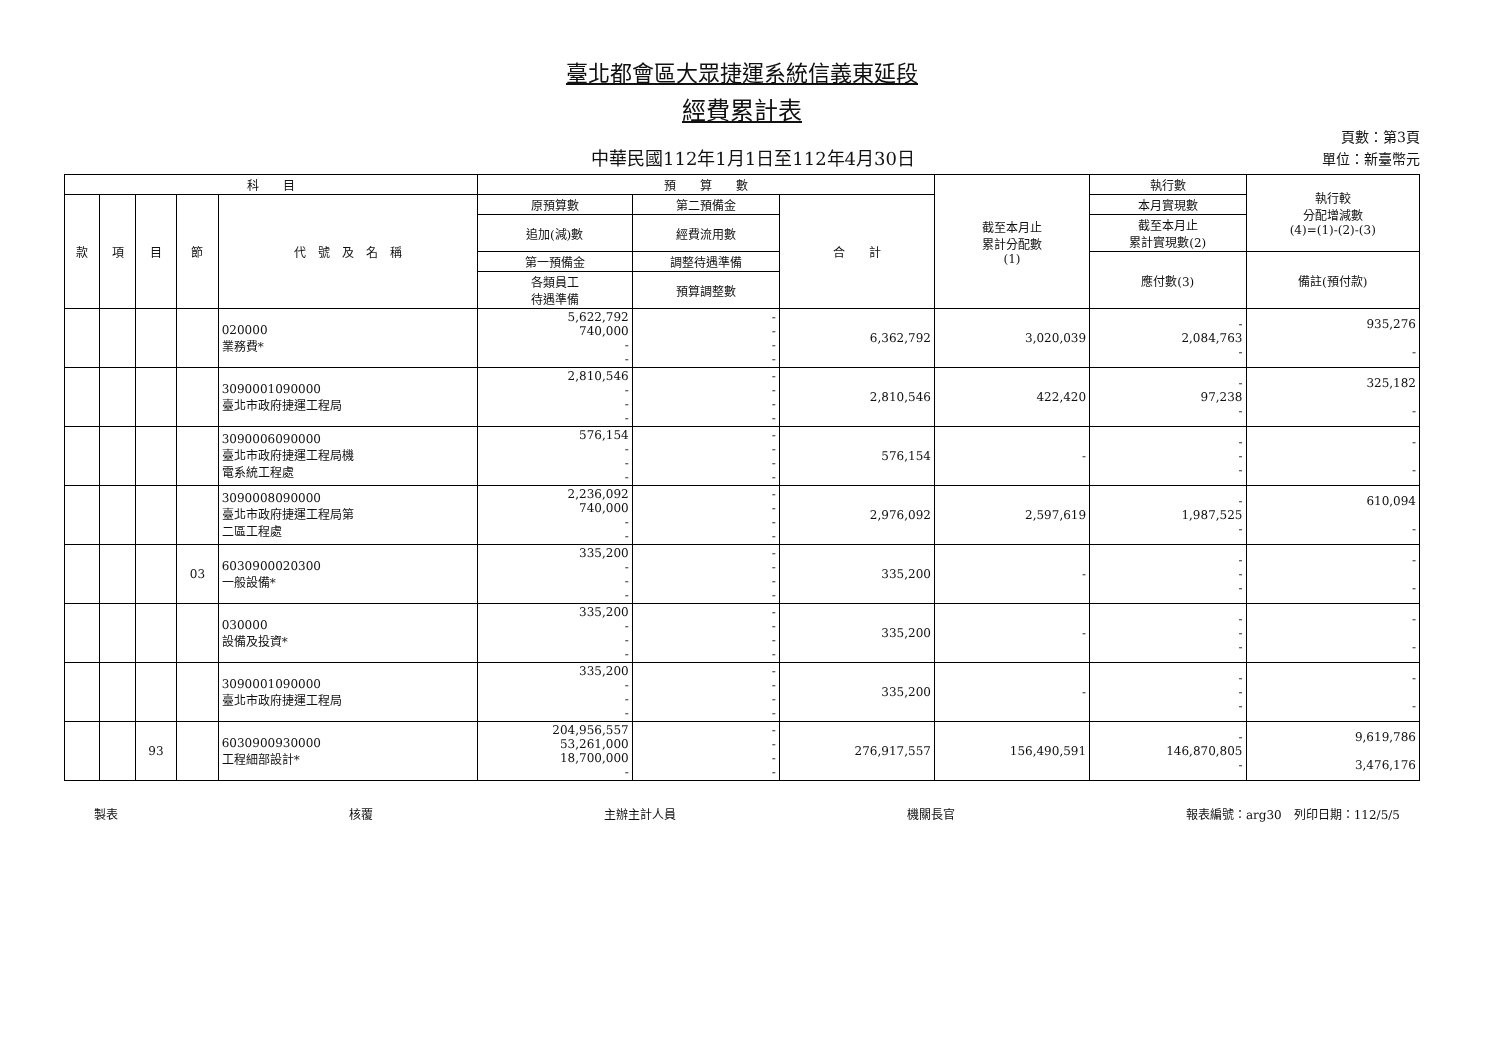臺北都會區大眾捷運系統信義東延段
經費累計表
中華民國112年1月1日至112年4月30日
頁數：第3頁
單位：新臺幣元
| 科 目 | | | | | 預 算 數 | | | 截至本月止 累計分配數 (1) | 執行數 | 執行較 分配增減數 (4)=(1)-(2)-(3) |
| --- | --- | --- | --- | --- | --- | --- | --- | --- | --- | --- |
| 款 | 項 | 目 | 節 | 代 號 及 名 稱 | 原預算數 | 第二預備金 | 合 計 | | 本月實現數 | |
| | | | | | 追加(減)數 | 經費流用數 | | | 截至本月止 累計實現數(2) | |
| | | | | | 第一預備金 | 調整待遇準備 | | | 應付數(3) | 備註(預付款) |
| | | | | | 各類員工 待遇準備 | 預算調整數 | | | | |
| | | | | 020000 業務費* | 5,622,792 740,000 - - | - - - - | 6,362,792 | 3,020,039 | - 2,084,763 - | 935,276 - |
| | | | | 3090001090000 臺北市政府捷運工程局 | 2,810,546 - - - | - - - - | 2,810,546 | 422,420 | - 97,238 - | 325,182 - |
| | | | | 3090006090000 臺北市政府捷運工程局機 電系統工程處 | 576,154 - - - | - - - - | 576,154 | - | - - - | - - |
| | | | | 3090008090000 臺北市政府捷運工程局第 二區工程處 | 2,236,092 740,000 - - | - - - - | 2,976,092 | 2,597,619 | - 1,987,525 - | 610,094 - |
| | | | 03 | 6030900020300 一般設備* | 335,200 - - - | - - - - | 335,200 | - | - - - | - - |
| | | | | 030000 設備及投資* | 335,200 - - - | - - - - | 335,200 | - | - - - | - - |
| | | | | 3090001090000 臺北市政府捷運工程局 | 335,200 - - - | - - - - | 335,200 | - | - - - | - - |
| | | 93 | | 6030900930000 工程細部設計* | 204,956,557 53,261,000 18,700,000 - | - - - - | 276,917,557 | 156,490,591 | - 146,870,805 - | 9,619,786 3,476,176 |
製表 核覆 主辦主計人員 機關長官 報表編號：arg30　列印日期：112/5/5